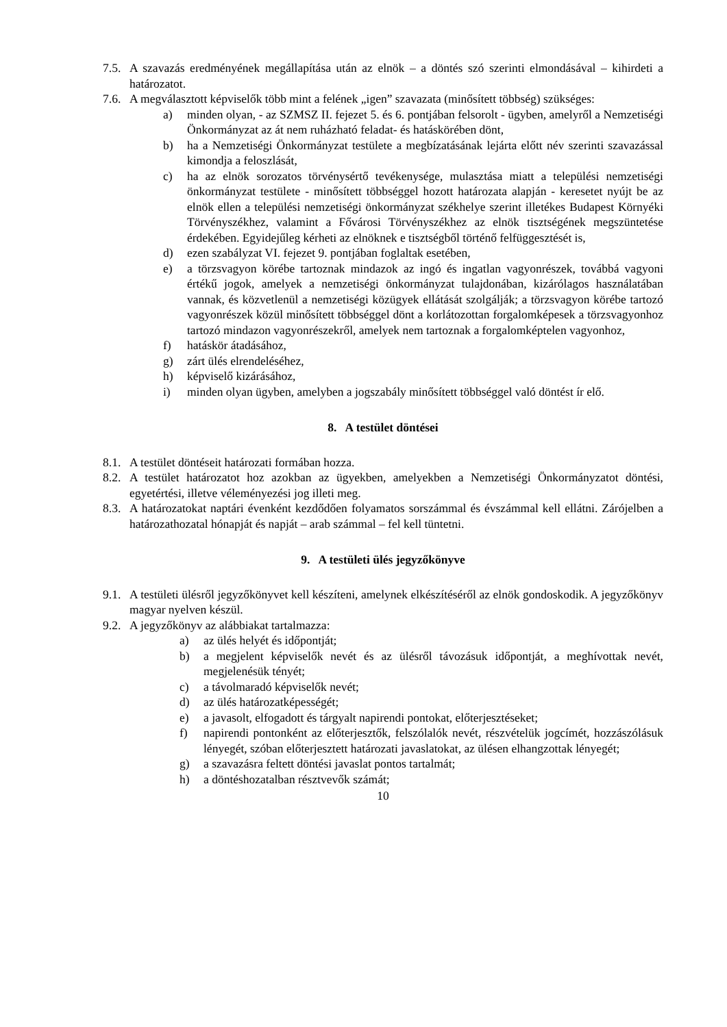7.5. A szavazás eredményének megállapítása után az elnök – a döntés szó szerinti elmondásával – kihirdeti a határozatot.
7.6. A megválasztott képviselők több mint a felének „igen” szavazata (minősített többség) szükséges:
a) minden olyan, - az SZMSZ II. fejezet 5. és 6. pontjában felsorolt - ügyben, amelyről a Nemzetiségi Önkormányzat az át nem ruházható feladat- és hatáskörében dönt,
b) ha a Nemzetiségi Önkormányzat testülete a megbízatásának lejárta előtt név szerinti szavazással kimondja a feloszlását,
c) ha az elnök sorozatos törvénysértő tevékenysége, mulasztása miatt a települési nemzetiségi önkormányzat testülete - minősített többséggel hozott határozata alapján - keresetet nyújt be az elnök ellen a települési nemzetiségi önkormányzat székhelye szerint illetékes Budapest Környéki Törvényszékhez, valamint a Fővárosi Törvényszékhez az elnök tisztségének megszüntetése érdekében. Egyidejűleg kérheti az elnöknek e tisztségből történő felfüggesztését is,
d) ezen szabályzat VI. fejezet 9. pontjában foglaltak esetében,
e) a törzsvagyon körébe tartoznak mindazok az ingó és ingatlan vagyonrészek, továbbá vagyoni értékű jogok, amelyek a nemzetiségi önkormányzat tulajdonában, kizárólagos használatában vannak, és közvetlenül a nemzetiségi közügyek ellátását szolgálják; a törzsvagyon körébe tartozó vagyonrészek közül minősített többséggel dönt a korlátozottan forgalomképesek a törzsvagyonhoz tartozó mindazon vagyonrészekről, amelyek nem tartoznak a forgalomképtelen vagyonhoz,
f) hatáskör átadásához,
g) zárt ülés elrendeléséhez,
h) képviselő kizárásához,
i) minden olyan ügyben, amelyben a jogszabály minősített többséggel való döntést ír elő.
8. A testület döntései
8.1. A testület döntéseit határozati formában hozza.
8.2. A testület határozatot hoz azokban az ügyekben, amelyekben a Nemzetiségi Önkormányzatot döntési, egyetértési, illetve véleményezési jog illeti meg.
8.3. A határozatokat naptári évenként kezdődően folyamatos sorszámmal és évszámmal kell ellátni. Zárójelben a határozathozatal hónapját és napját – arab számmal – fel kell tüntetni.
9. A testületi ülés jegyzőkönyve
9.1. A testületi ülésről jegyzőkönyvet kell készíteni, amelynek elkészítéséről az elnök gondoskodik. A jegyzőkönyv magyar nyelven készül.
9.2. A jegyzőkönyv az alábbiakat tartalmazza:
a) az ülés helyét és időpontját;
b) a megjelent képviselők nevét és az ülésről távozásuk időpontját, a meghívottak nevét, megjelenésük tényét;
c) a távolmaradó képviselők nevét;
d) az ülés határozatképességét;
e) a javasolt, elfogadott és tárgyalt napirendi pontokat, előterjesztéseket;
f) napirendi pontonként az előterjesztők, felszólalók nevét, részvételük jogcímét, hozzászólásuk lényegét, szóban előterjesztett határozati javaslatokat, az ülésen elhangzottak lényegét;
g) a szavazásra feltett döntési javaslat pontos tartalmát;
h) a döntéshozatalban résztvevők számát;
10